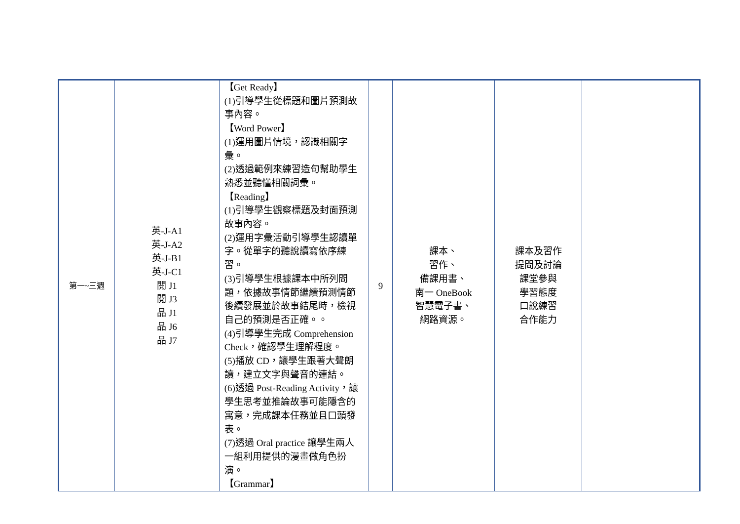| 第一~三週 | 英-J-A1 英-J-A2 英-J-B1 英-J-C1 閱 J1 閱 J3 品 J1 品 J6 品 J7 | 【Get Ready】 (1)引導學生從標題和圖片預測故事內容。 【Word Power】 (1)運用圖片情境，認識相關字彙。 (2)透過範例來練習造句幫助學生熟悉並聽懂相關詞彙。 【Reading】 (1)引導學生觀察標題及封面預測故事內容。 (2)運用字彙活動引導學生認讀單字。從單字的聽說讀寫依序練習。 (3)引導學生根據課本中所列問題，依據故事情節繼續預測情節後續發展並於故事結尾時，檢視自己的預測是否正確。。 (4)引導學生完成 Comprehension Check，確認學生理解程度。 (5)播放 CD，讓學生跟著大聲朗讀，建立文字與聲音的連結。 (6)透過 Post-Reading Activity，讓學生思考並推論故事可能隱含的寓意，完成課本任務並且口頭發表。 (7)透過 Oral practice 讓學生兩人一組利用提供的漫畫做角色扮演。 【Grammar】 | 9 | 課本、 習作、 備課用書、 南一 OneBook 智慧電子書、 網路資源。 | 課本及習作 提問及討論 課堂參與 學習態度 口說練習 合作能力 | |